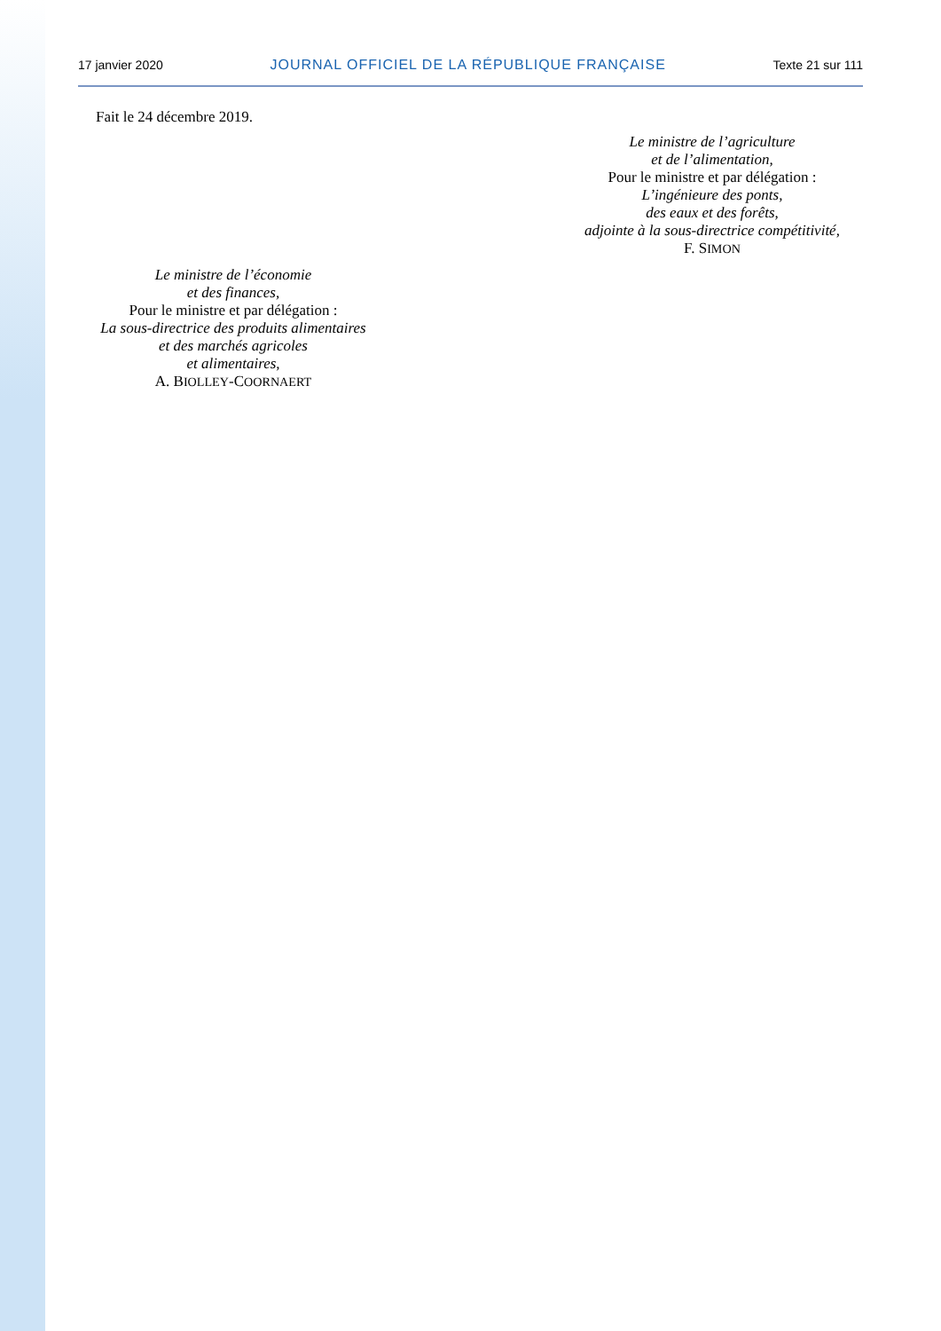17 janvier 2020 JOURNAL OFFICIEL DE LA RÉPUBLIQUE FRANÇAISE Texte 21 sur 111
Fait le 24 décembre 2019.
Le ministre de l’agriculture
et de l’alimentation,
Pour le ministre et par délégation :
L’ingénieure des ponts,
des eaux et des forêts,
adjointe à la sous-directrice compétitivité,
F. SIMON
Le ministre de l’économie
et des finances,
Pour le ministre et par délégation :
La sous-directrice des produits alimentaires
et des marchés agricoles
et alimentaires,
A. BIOLLEY-COORNAERT